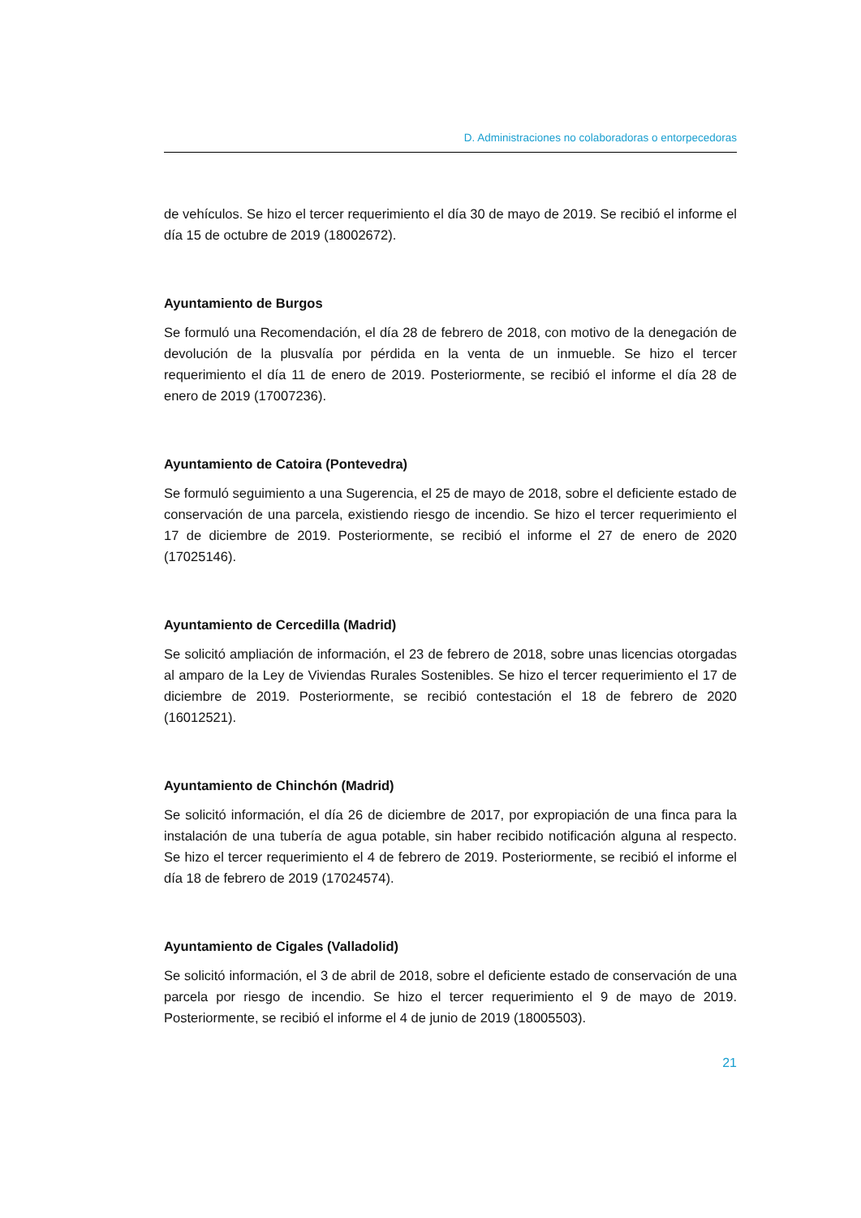D. Administraciones no colaboradoras o entorpecedoras
de vehículos. Se hizo el tercer requerimiento el día 30 de mayo de 2019. Se recibió el informe el día 15 de octubre de 2019 (18002672).
Ayuntamiento de Burgos
Se formuló una Recomendación, el día 28 de febrero de 2018, con motivo de la denegación de devolución de la plusvalía por pérdida en la venta de un inmueble. Se hizo el tercer requerimiento el día 11 de enero de 2019. Posteriormente, se recibió el informe el día 28 de enero de 2019 (17007236).
Ayuntamiento de Catoira (Pontevedra)
Se formuló seguimiento a una Sugerencia, el 25 de mayo de 2018, sobre el deficiente estado de conservación de una parcela, existiendo riesgo de incendio. Se hizo el tercer requerimiento el 17 de diciembre de 2019. Posteriormente, se recibió el informe el 27 de enero de 2020 (17025146).
Ayuntamiento de Cercedilla (Madrid)
Se solicitó ampliación de información, el 23 de febrero de 2018, sobre unas licencias otorgadas al amparo de la Ley de Viviendas Rurales Sostenibles. Se hizo el tercer requerimiento el 17 de diciembre de 2019. Posteriormente, se recibió contestación el 18 de febrero de 2020 (16012521).
Ayuntamiento de Chinchón (Madrid)
Se solicitó información, el día 26 de diciembre de 2017, por expropiación de una finca para la instalación de una tubería de agua potable, sin haber recibido notificación alguna al respecto. Se hizo el tercer requerimiento el 4 de febrero de 2019. Posteriormente, se recibió el informe el día 18 de febrero de 2019 (17024574).
Ayuntamiento de Cigales (Valladolid)
Se solicitó información, el 3 de abril de 2018, sobre el deficiente estado de conservación de una parcela por riesgo de incendio. Se hizo el tercer requerimiento el 9 de mayo de 2019. Posteriormente, se recibió el informe el 4 de junio de 2019 (18005503).
21